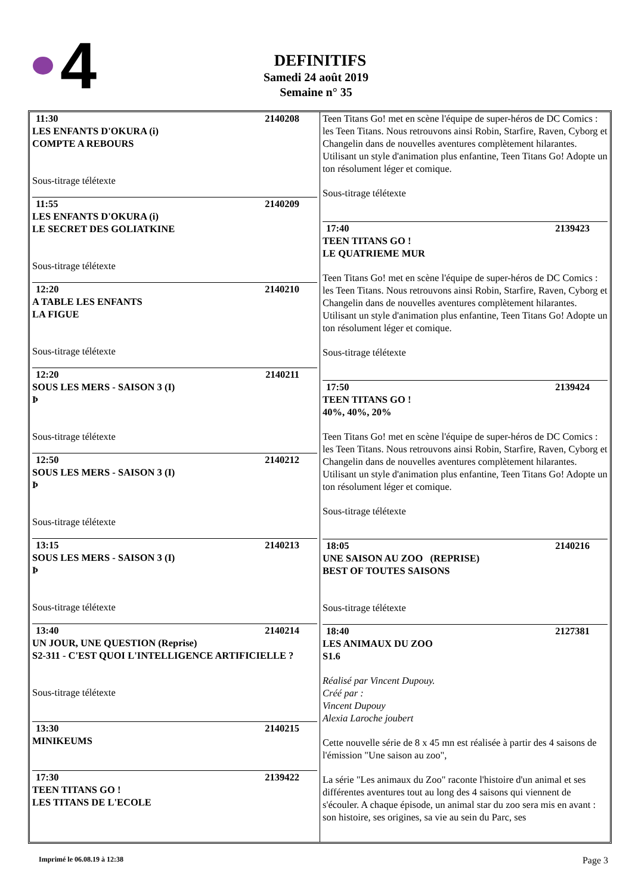4
DEFINITIFS
Samedi 24 août 2019
Semaine n° 35
11:30 2140208
LES ENFANTS D'OKURA (i)
COMPTE A REBOURS
Sous-titrage télétexte
11:55 2140209
LES ENFANTS D'OKURA (i)
LE SECRET DES GOLIATKINE
Sous-titrage télétexte
12:20 2140210
A TABLE LES ENFANTS
LA FIGUE
Sous-titrage télétexte
12:20 2140211
SOUS LES MERS - SAISON 3 (I)
Þ
Sous-titrage télétexte
12:50 2140212
SOUS LES MERS - SAISON 3 (I)
Þ
Sous-titrage télétexte
13:15 2140213
SOUS LES MERS - SAISON 3 (I)
Þ
Sous-titrage télétexte
13:40 2140214
UN JOUR, UNE QUESTION (Reprise)
S2-311 - C'EST QUOI L'INTELLIGENCE ARTIFICIELLE ?
Sous-titrage télétexte
13:30 2140215
MINIKEUMS
17:30 2139422
TEEN TITANS GO !
LES TITANS DE L'ECOLE
Teen Titans Go! met en scène l'équipe de super-héros de DC Comics : les Teen Titans. Nous retrouvons ainsi Robin, Starfire, Raven, Cyborg et Changelin dans de nouvelles aventures complètement hilarantes. Utilisant un style d'animation plus enfantine, Teen Titans Go! Adopte un ton résolument léger et comique.
Sous-titrage télétexte
17:40 2139423
TEEN TITANS GO !
LE QUATRIEME MUR
Teen Titans Go! met en scène l'équipe de super-héros de DC Comics : les Teen Titans. Nous retrouvons ainsi Robin, Starfire, Raven, Cyborg et Changelin dans de nouvelles aventures complètement hilarantes. Utilisant un style d'animation plus enfantine, Teen Titans Go! Adopte un ton résolument léger et comique.
Sous-titrage télétexte
17:50 2139424
TEEN TITANS GO !
40%, 40%, 20%
Teen Titans Go! met en scène l'équipe de super-héros de DC Comics : les Teen Titans. Nous retrouvons ainsi Robin, Starfire, Raven, Cyborg et Changelin dans de nouvelles aventures complètement hilarantes. Utilisant un style d'animation plus enfantine, Teen Titans Go! Adopte un ton résolument léger et comique.
Sous-titrage télétexte
18:05 2140216
UNE SAISON AU ZOO (REPRISE)
BEST OF TOUTES SAISONS
Sous-titrage télétexte
18:40 2127381
LES ANIMAUX DU ZOO
S1.6
Réalisé par Vincent Dupouy.
Créé par :
Vincent Dupouy
Alexia Laroche joubert
Cette nouvelle série de 8 x 45 mn est réalisée à partir des 4 saisons de l'émission "Une saison au zoo",
La série "Les animaux du Zoo" raconte l'histoire d'un animal et ses différentes aventures tout au long des 4 saisons qui viennent de s'écouler. A chaque épisode, un animal star du zoo sera mis en avant : son histoire, ses origines, sa vie au sein du Parc, ses
Imprimé le 06.08.19 à 12:38 Page 3